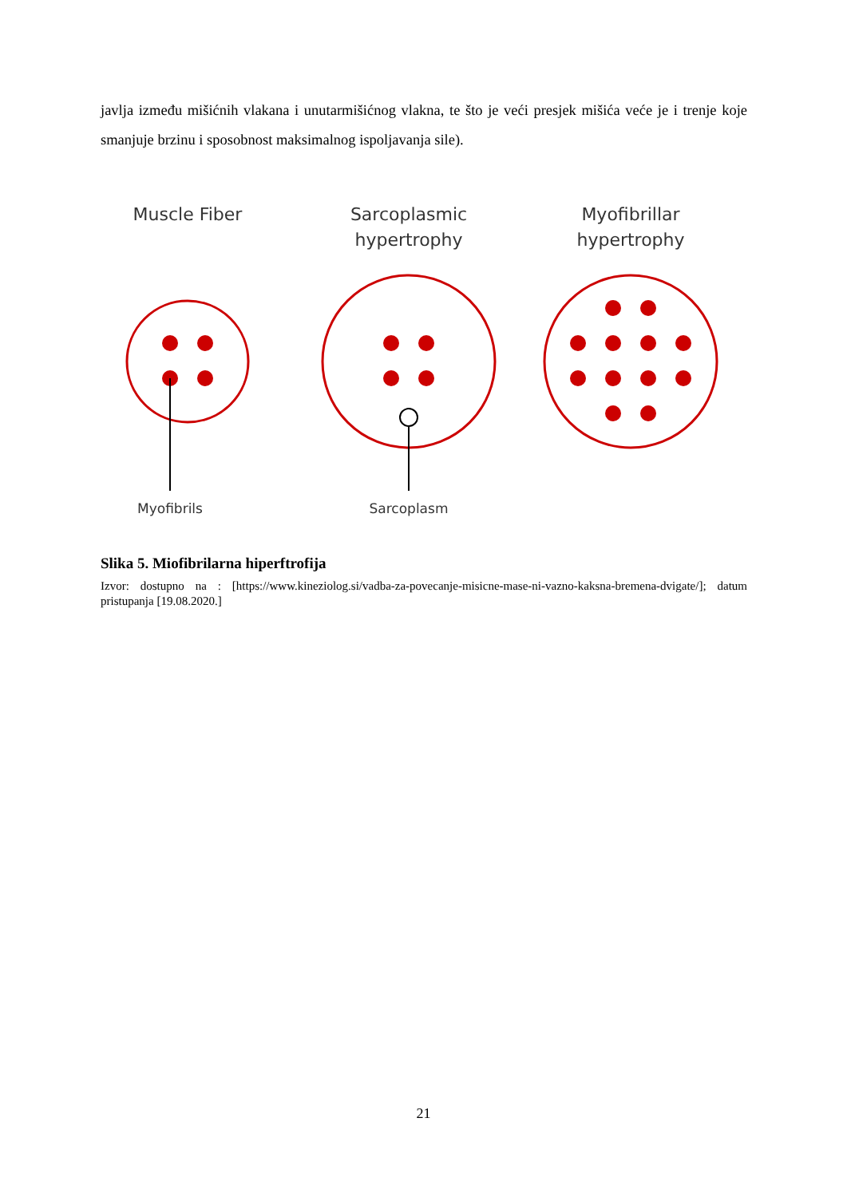javlja između mišićnih vlakana i unutarmišićnog vlakna, te što je veći presjek mišića veće je i trenje koje smanjuje brzinu i sposobnost maksimalnog ispoljavanja sile).
Muscle Fiber
Sarcoplasmic
hypertrophy
Myofibrillar
hypertrophy
Myofibrils
Sarcoplasm
Slika 5. Miofibrilarna hiperftrofija
Izvor: dostupno na : [https://www.kineziolog.si/vadba-za-povecanje-misicne-mase-ni-vazno-kaksna-bremena-dvigate/]; datum pristupanja [19.08.2020.]
21